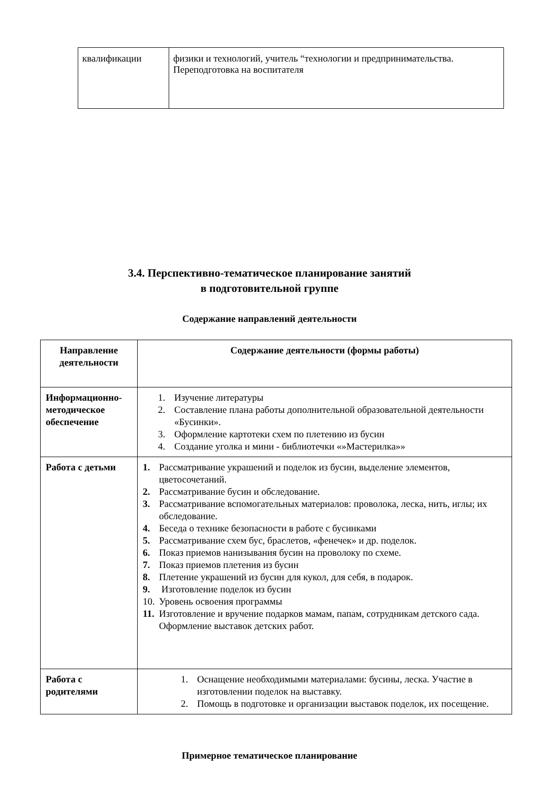| квалификации | физики и технологий, учитель “технологии и предпринимательства. Переподготовка на воспитателя |
3.4. Перспективно-тематическое планирование занятий
в подготовительной группе
Содержание направлений деятельности
| Направление деятельности | Содержание деятельности (формы работы) |
| --- | --- |
| Информационно-методическое обеспечение | 1. Изучение литературы 2. Составление плана работы дополнительной образовательной деятельности «Бусинки». 3. Оформление картотеки схем по плетению из бусин 4. Создание уголка и мини - библиотечки «»Мастерилка»» |
| Работа с детьми | 1. Рассматривание украшений и поделок из бусин, выделение элементов, цветосочетаний. 2. Рассматривание бусин и обследование. 3. Рассматривание вспомогательных материалов: проволока, леска, нить, иглы; их обследование. 4. Беседа о технике безопасности в работе с бусинками 5. Рассматривание схем бус, браслетов, «фенечек» и др. поделок. 6. Показ приемов нанизывания бусин на проволоку по схеме. 7. Показ приемов плетения из бусин 8. Плетение украшений из бусин для кукол, для себя, в подарок. 9. Изготовление поделок из бусин 10. Уровень освоения программы 11. Изготовление и вручение подарков мамам, папам, сотрудникам детского сада. Оформление выставок детских работ. |
| Работа с родителями | 1. Оснащение необходимыми материалами: бусины, леска. Участие в изготовлении поделок на выставку. 2. Помощь в подготовке и организации выставок поделок, их посещение. |
Примерное тематическое планирование